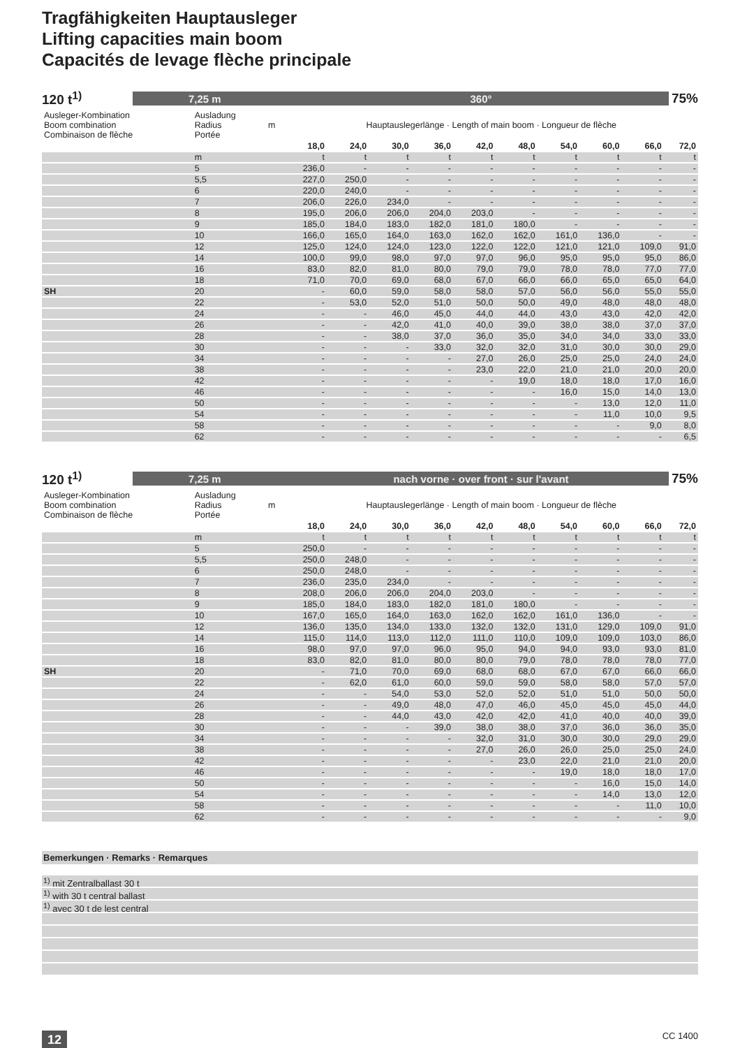Tragfähigkeiten Hauptausleger
Lifting capacities main boom
Capacités de levage flèche principale
120 t<sup>1)</sup>
7,25 m 360°
75%
| Ausleger-Kombination Boom combination Combinaison de flèche | Ausladung Radius Portée | m | Hauptauslegerlänge · Length of main boom · Longueur de flèche | | | | | | | | | |
| | | | 18,0 | 24,0 | 30,0 | 36,0 | 42,0 | 48,0 | 54,0 | 60,0 | 66,0 | 72,0 |
| | m | | t | t | t | t | t | t | t | t | t | t |
| | 5 | | 236,0 | - | - | - | - | - | - | - | - | - |
| | 5,5 | | 227,0 | 250,0 | - | - | - | - | - | - | - | - |
| | 6 | | 220,0 | 240,0 | - | - | - | - | - | - | - | - |
| | 7 | | 206,0 | 226,0 | 234,0 | - | - | - | - | - | - | - |
| | 8 | | 195,0 | 206,0 | 206,0 | 204,0 | 203,0 | - | - | - | - | - |
| | 9 | | 185,0 | 184,0 | 183,0 | 182,0 | 181,0 | 180,0 | - | - | - | - |
| | 10 | | 166,0 | 165,0 | 164,0 | 163,0 | 162,0 | 162,0 | 161,0 | 136,0 | - | - |
| | 12 | | 125,0 | 124,0 | 124,0 | 123,0 | 122,0 | 122,0 | 121,0 | 121,0 | 109,0 | 91,0 |
| | 14 | | 100,0 | 99,0 | 98,0 | 97,0 | 97,0 | 96,0 | 95,0 | 95,0 | 95,0 | 86,0 |
| | 16 | | 83,0 | 82,0 | 81,0 | 80,0 | 79,0 | 79,0 | 78,0 | 78,0 | 77,0 | 77,0 |
| | 18 | | 71,0 | 70,0 | 69,0 | 68,0 | 67,0 | 66,0 | 66,0 | 65,0 | 65,0 | 64,0 |
| SH | 20 | | - | 60,0 | 59,0 | 58,0 | 58,0 | 57,0 | 56,0 | 56,0 | 55,0 | 55,0 |
| | 22 | | - | 53,0 | 52,0 | 51,0 | 50,0 | 50,0 | 49,0 | 48,0 | 48,0 | 48,0 |
| | 24 | | - | - | 46,0 | 45,0 | 44,0 | 44,0 | 43,0 | 43,0 | 42,0 | 42,0 |
| | 26 | | - | - | 42,0 | 41,0 | 40,0 | 39,0 | 38,0 | 38,0 | 37,0 | 37,0 |
| | 28 | | - | - | 38,0 | 37,0 | 36,0 | 35,0 | 34,0 | 34,0 | 33,0 | 33,0 |
| | 30 | | - | - | - | 33,0 | 32,0 | 32,0 | 31,0 | 30,0 | 30,0 | 29,0 |
| | 34 | | - | - | - | - | 27,0 | 26,0 | 25,0 | 25,0 | 24,0 | 24,0 |
| | 38 | | - | - | - | - | 23,0 | 22,0 | 21,0 | 21,0 | 20,0 | 20,0 |
| | 42 | | - | - | - | - | - | 19,0 | 18,0 | 18,0 | 17,0 | 16,0 |
| | 46 | | - | - | - | - | - | - | 16,0 | 15,0 | 14,0 | 13,0 |
| | 50 | | - | - | - | - | - | - | - | 13,0 | 12,0 | 11,0 |
| | 54 | | - | - | - | - | - | - | - | 11,0 | 10,0 | 9,5 |
| | 58 | | - | - | - | - | - | - | - | - | 9,0 | 8,0 |
| | 62 | | - | - | - | - | - | - | - | - | - | 6,5 |
120 t<sup>1)</sup>
7,25 m nach vorne · over front · sur l'avant
75%
| Ausleger-Kombination Boom combination Combinaison de flèche | Ausladung Radius Portée | m | Hauptauslegerlänge · Length of main boom · Longueur de flèche | | | | | | | | | |
| | | | 18,0 | 24,0 | 30,0 | 36,0 | 42,0 | 48,0 | 54,0 | 60,0 | 66,0 | 72,0 |
| | m | | t | t | t | t | t | t | t | t | t | t |
| | 5 | | 250,0 | - | - | - | - | - | - | - | - | - |
| | 5,5 | | 250,0 | 248,0 | - | - | - | - | - | - | - | - |
| | 6 | | 250,0 | 248,0 | - | - | - | - | - | - | - | - |
| | 7 | | 236,0 | 235,0 | 234,0 | - | - | - | - | - | - | - |
| | 8 | | 208,0 | 206,0 | 206,0 | 204,0 | 203,0 | - | - | - | - | - |
| | 9 | | 185,0 | 184,0 | 183,0 | 182,0 | 181,0 | 180,0 | - | - | - | - |
| | 10 | | 167,0 | 165,0 | 164,0 | 163,0 | 162,0 | 162,0 | 161,0 | 136,0 | - | - |
| | 12 | | 136,0 | 135,0 | 134,0 | 133,0 | 132,0 | 132,0 | 131,0 | 129,0 | 109,0 | 91,0 |
| | 14 | | 115,0 | 114,0 | 113,0 | 112,0 | 111,0 | 110,0 | 109,0 | 109,0 | 103,0 | 86,0 |
| | 16 | | 98,0 | 97,0 | 97,0 | 96,0 | 95,0 | 94,0 | 94,0 | 93,0 | 93,0 | 81,0 |
| | 18 | | 83,0 | 82,0 | 81,0 | 80,0 | 80,0 | 79,0 | 78,0 | 78,0 | 78,0 | 77,0 |
| SH | 20 | | - | 71,0 | 70,0 | 69,0 | 68,0 | 68,0 | 67,0 | 67,0 | 66,0 | 66,0 |
| | 22 | | - | 62,0 | 61,0 | 60,0 | 59,0 | 59,0 | 58,0 | 58,0 | 57,0 | 57,0 |
| | 24 | | - | - | 54,0 | 53,0 | 52,0 | 52,0 | 51,0 | 51,0 | 50,0 | 50,0 |
| | 26 | | - | - | 49,0 | 48,0 | 47,0 | 46,0 | 45,0 | 45,0 | 45,0 | 44,0 |
| | 28 | | - | - | 44,0 | 43,0 | 42,0 | 42,0 | 41,0 | 40,0 | 40,0 | 39,0 |
| | 30 | | - | - | - | 39,0 | 38,0 | 38,0 | 37,0 | 36,0 | 36,0 | 35,0 |
| | 34 | | - | - | - | - | 32,0 | 31,0 | 30,0 | 30,0 | 29,0 | 29,0 |
| | 38 | | - | - | - | - | 27,0 | 26,0 | 26,0 | 25,0 | 25,0 | 24,0 |
| | 42 | | - | - | - | - | - | 23,0 | 22,0 | 21,0 | 21,0 | 20,0 |
| | 46 | | - | - | - | - | - | - | 19,0 | 18,0 | 18,0 | 17,0 |
| | 50 | | - | - | - | - | - | - | - | 16,0 | 15,0 | 14,0 |
| | 54 | | - | - | - | - | - | - | - | 14,0 | 13,0 | 12,0 |
| | 58 | | - | - | - | - | - | - | - | - | 11,0 | 10,0 |
| | 62 | | - | - | - | - | - | - | - | - | - | 9,0 |
Bemerkungen · Remarks · Remarques
<sup>1)</sup> mit Zentralballast 30 t
<sup>1)</sup> with 30 t central ballast
<sup>1)</sup> avec 30 t de lest central
12 CC 1400